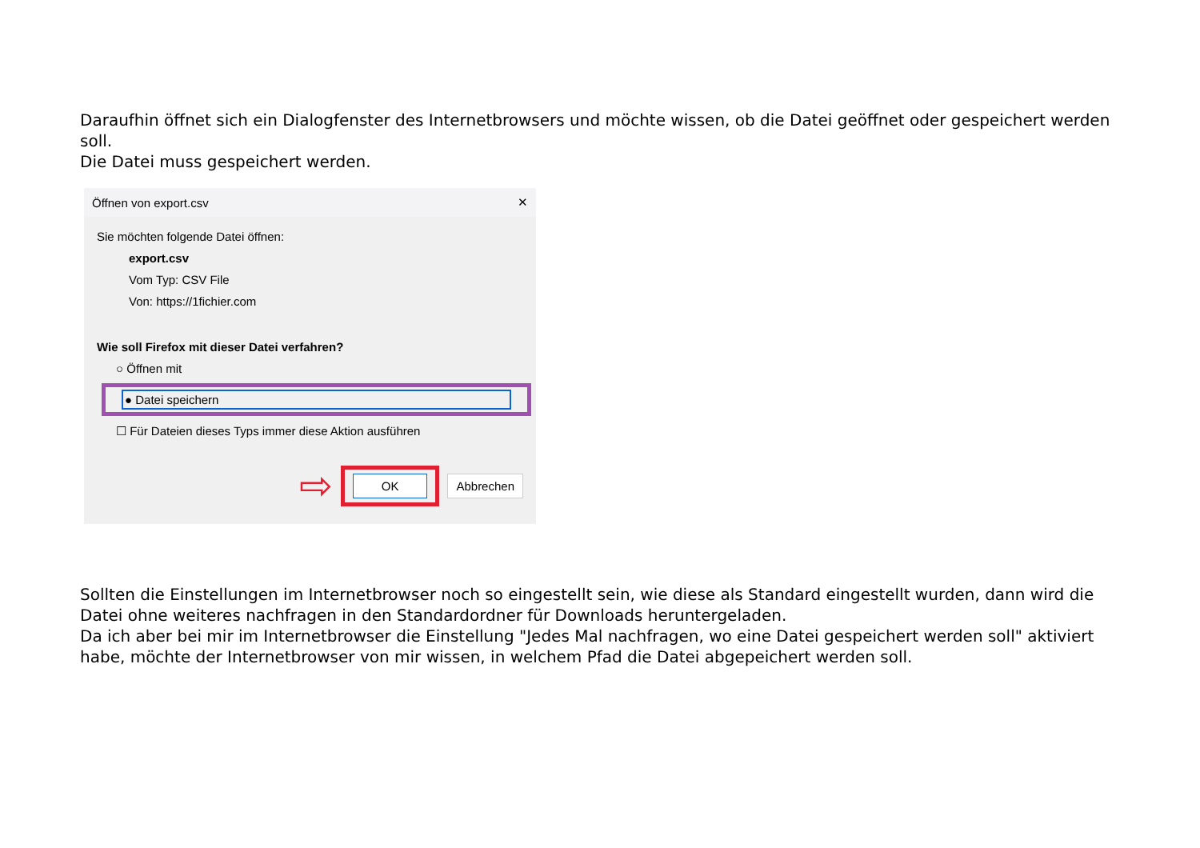Daraufhin öffnet sich ein Dialogfenster des Internetbrowsers und möchte wissen, ob die Datei geöffnet oder gespeichert werden soll.
Die Datei muss gespeichert werden.
Öffnen von export.csv ✕
Sie möchten folgende Datei öffnen:
export.csv
Vom Typ: CSV File
Von: https://1fichier.com
Wie soll Firefox mit dieser Datei verfahren?
○ Öffnen mit
● Datei speichern
☐ Für Dateien dieses Typs immer diese Aktion ausführen
⇨ OK Abbrechen
Sollten die Einstellungen im Internetbrowser noch so eingestellt sein, wie diese als Standard eingestellt wurden, dann wird die Datei ohne weiteres nachfragen in den Standardordner für Downloads heruntergeladen.
Da ich aber bei mir im Internetbrowser die Einstellung "Jedes Mal nachfragen, wo eine Datei gespeichert werden soll" aktiviert habe, möchte der Internetbrowser von mir wissen, in welchem Pfad die Datei abgepeichert werden soll.